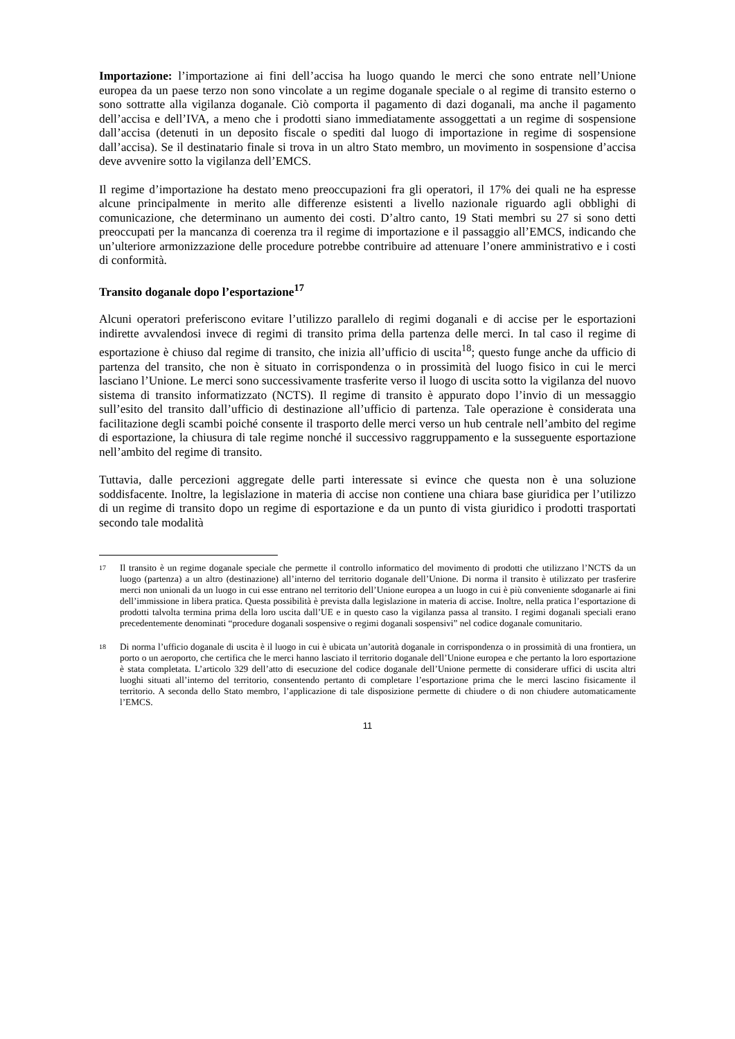Importazione: l’importazione ai fini dell’accisa ha luogo quando le merci che sono entrate nell’Unione europea da un paese terzo non sono vincolate a un regime doganale speciale o al regime di transito esterno o sono sottratte alla vigilanza doganale. Ciò comporta il pagamento di dazi doganali, ma anche il pagamento dell’accisa e dell’IVA, a meno che i prodotti siano immediatamente assoggettati a un regime di sospensione dall’accisa (detenuti in un deposito fiscale o spediti dal luogo di importazione in regime di sospensione dall’accisa). Se il destinatario finale si trova in un altro Stato membro, un movimento in sospensione d’accisa deve avvenire sotto la vigilanza dell’EMCS.
Il regime d’importazione ha destato meno preoccupazioni fra gli operatori, il 17% dei quali ne ha espresse alcune principalmente in merito alle differenze esistenti a livello nazionale riguardo agli obblighi di comunicazione, che determinano un aumento dei costi. D’altro canto, 19 Stati membri su 27 si sono detti preoccupati per la mancanza di coerenza tra il regime di importazione e il passaggio all’EMCS, indicando che un’ulteriore armonizzazione delle procedure potrebbe contribuire ad attenuare l’onere amministrativo e i costi di conformità.
Transito doganale dopo l’esportazione<sup>17</sup>
Alcuni operatori preferiscono evitare l’utilizzo parallelo di regimi doganali e di accise per le esportazioni indirette avvalendosi invece di regimi di transito prima della partenza delle merci. In tal caso il regime di esportazione è chiuso dal regime di transito, che inizia all’ufficio di uscita<sup>18</sup>; questo funge anche da ufficio di partenza del transito, che non è situato in corrispondenza o in prossimità del luogo fisico in cui le merci lasciano l’Unione. Le merci sono successivamente trasferite verso il luogo di uscita sotto la vigilanza del nuovo sistema di transito informatizzato (NCTS). Il regime di transito è appurato dopo l’invio di un messaggio sull’esito del transito dall’ufficio di destinazione all’ufficio di partenza. Tale operazione è considerata una facilitazione degli scambi poiché consente il trasporto delle merci verso un hub centrale nell’ambito del regime di esportazione, la chiusura di tale regime nonché il successivo raggruppamento e la susseguente esportazione nell’ambito del regime di transito.
Tuttavia, dalle percezioni aggregate delle parti interessate si evince che questa non è una soluzione soddisfacente. Inoltre, la legislazione in materia di accise non contiene una chiara base giuridica per l’utilizzo di un regime di transito dopo un regime di esportazione e da un punto di vista giuridico i prodotti trasportati secondo tale modalità
17 Il transito è un regime doganale speciale che permette il controllo informatico del movimento di prodotti che utilizzano l’NCTS da un luogo (partenza) a un altro (destinazione) all’interno del territorio doganale dell’Unione. Di norma il transito è utilizzato per trasferire merci non unionali da un luogo in cui esse entrano nel territorio dell’Unione europea a un luogo in cui è più conveniente sdoganarle ai fini dell’immissione in libera pratica. Questa possibilità è prevista dalla legislazione in materia di accise. Inoltre, nella pratica l’esportazione di prodotti talvolta termina prima della loro uscita dall’UE e in questo caso la vigilanza passa al transito. I regimi doganali speciali erano precedentemente denominati “procedure doganali sospensive o regimi doganali sospensivi” nel codice doganale comunitario.
18 Di norma l’ufficio doganale di uscita è il luogo in cui è ubicata un’autorità doganale in corrispondenza o in prossimità di una frontiera, un porto o un aeroporto, che certifica che le merci hanno lasciato il territorio doganale dell’Unione europea e che pertanto la loro esportazione è stata completata. L’articolo 329 dell’atto di esecuzione del codice doganale dell’Unione permette di considerare uffici di uscita altri luoghi situati all’interno del territorio, consentendo pertanto di completare l’esportazione prima che le merci lascino fisicamente il territorio. A seconda dello Stato membro, l’applicazione di tale disposizione permette di chiudere o di non chiudere automaticamente l’EMCS.
11